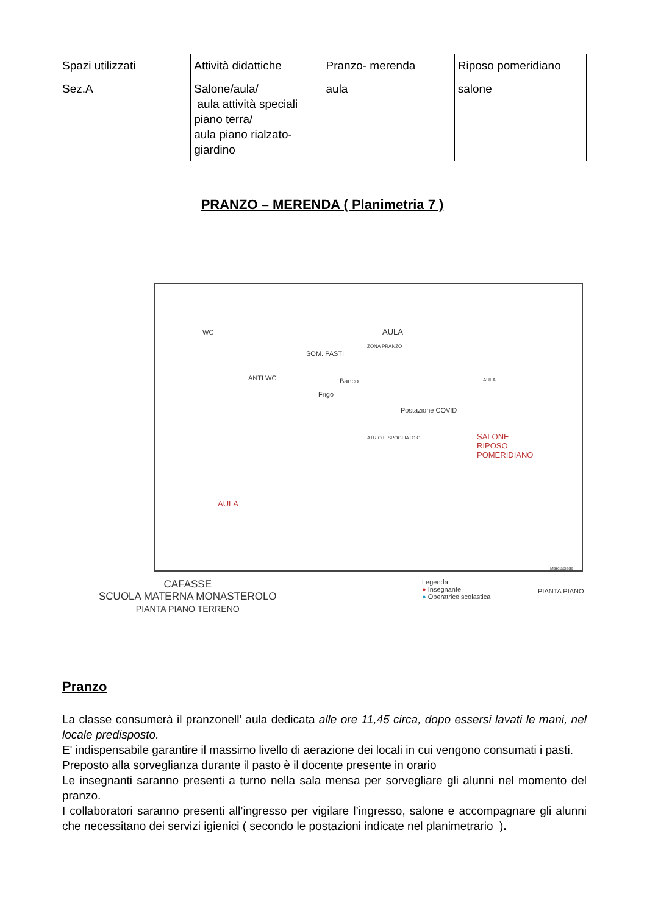| Spazi utilizzati | Attività didattiche | Pranzo- merenda | Riposo pomeridiano |
| Sez.A | Salone/aula/ aula attività speciali piano terra/ aula piano rialzato-giardino | aula | salone |
PRANZO – MERENDA ( Planimetria 7 )
WC
ANTI WC
SOM. PASTI
Frigo
Banco
AULA
ZONA PRANZO
Postazione COVID
ATRIO E SPOGLIATOIO
AULA
SALONE
RIPOSO
POMERIDIANO
AULA
CAFASSE
SCUOLA MATERNA MONASTEROLO
PIANTA PIANO TERRENO
Legenda:
● Insegnante
● Operatrice scolastica
PIANTA PIANO
Marciapiede
Pranzo
La classe consumerà il pranzonell’ aula dedicata alle ore 11,45 circa, dopo essersi lavati le mani, nel locale predisposto.
E' indispensabile garantire il massimo livello di aerazione dei locali in cui vengono consumati i pasti.
Preposto alla sorveglianza durante il pasto è il docente presente in orario
Le insegnanti saranno presenti a turno nella sala mensa per sorvegliare gli alunni nel momento del pranzo.
I collaboratori saranno presenti all’ingresso per vigilare l’ingresso, salone e accompagnare gli alunni che necessitano dei servizi igienici ( secondo le postazioni indicate nel planimetrario ).